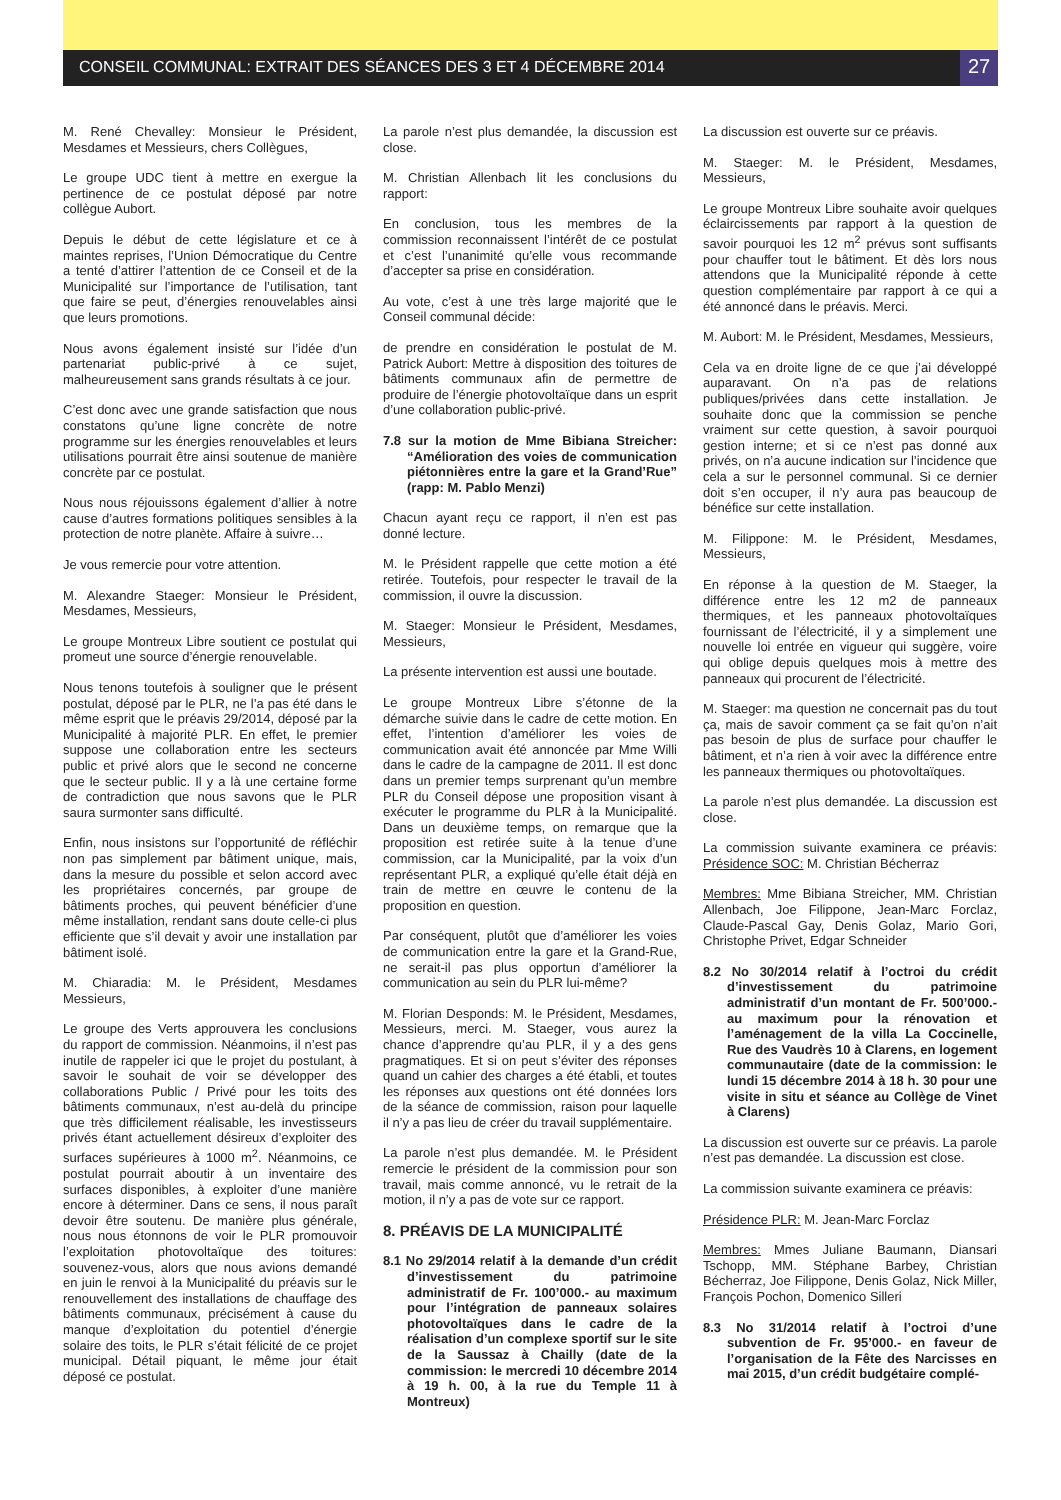CONSEIL COMMUNAL: EXTRAIT DES SÉANCES DES 3 ET 4 DÉCEMBRE 2014
27
M. René Chevalley: Monsieur le Président, Mesdames et Messieurs, chers Collègues,
Le groupe UDC tient à mettre en exergue la pertinence de ce postulat déposé par notre collègue Aubort.
Depuis le début de cette législature et ce à maintes reprises, l’Union Démocratique du Centre a tenté d’attirer l’attention de ce Conseil et de la Municipalité sur l’importance de l’utilisation, tant que faire se peut, d’énergies renouvelables ainsi que leurs promotions.
Nous avons également insisté sur l’idée d’un partenariat public-privé à ce sujet, malheureusement sans grands résultats à ce jour.
C’est donc avec une grande satisfaction que nous constatons qu’une ligne concrète de notre programme sur les énergies renouvelables et leurs utilisations pourrait être ainsi soutenue de manière concrète par ce postulat.
Nous nous réjouissons également d’allier à notre cause d’autres formations politiques sensibles à la protection de notre planète. Affaire à suivre…
Je vous remercie pour votre attention.
M. Alexandre Staeger: Monsieur le Président, Mesdames, Messieurs,
Le groupe Montreux Libre soutient ce postulat qui promeut une source d’énergie renouvelable.
Nous tenons toutefois à souligner que le présent postulat, déposé par le PLR, ne l’a pas été dans le même esprit que le préavis 29/2014, déposé par la Municipalité à majorité PLR. En effet, le premier suppose une collaboration entre les secteurs public et privé alors que le second ne concerne que le secteur public. Il y a là une certaine forme de contradiction que nous savons que le PLR saura surmonter sans difficulté.
Enfin, nous insistons sur l’opportunité de réfléchir non pas simplement par bâtiment unique, mais, dans la mesure du possible et selon accord avec les propriétaires concernés, par groupe de bâtiments proches, qui peuvent bénéficier d’une même installation, rendant sans doute celle-ci plus efficiente que s’il devait y avoir une installation par bâtiment isolé.
M. Chiaradia: M. le Président, Mesdames Messieurs,
Le groupe des Verts approuvera les conclusions du rapport de commission. Néanmoins, il n’est pas inutile de rappeler ici que le projet du postulant, à savoir le souhait de voir se développer des collaborations Public / Privé pour les toits des bâtiments communaux, n’est au-delà du principe que très difficilement réalisable, les investisseurs privés étant actuellement désireux d’exploiter des surfaces supérieures à 1000 m<sup>2</sup>. Néanmoins, ce postulat pourrait aboutir à un inventaire des surfaces disponibles, à exploiter d’une manière encore à déterminer. Dans ce sens, il nous paraît devoir être soutenu. De manière plus générale, nous nous étonnons de voir le PLR promouvoir l’exploitation photovoltaïque des toitures: souvenez-vous, alors que nous avions demandé en juin le renvoi à la Municipalité du préavis sur le renouvellement des installations de chauffage des bâtiments communaux, précisément à cause du manque d’exploitation du potentiel d’énergie solaire des toits, le PLR s’était félicité de ce projet municipal. Détail piquant, le même jour était déposé ce postulat.
La parole n’est plus demandée, la discussion est close.
M. Christian Allenbach lit les conclusions du rapport:
En conclusion, tous les membres de la commission reconnaissent l’intérêt de ce postulat et c’est l’unanimité qu’elle vous recommande d’accepter sa prise en considération.
Au vote, c’est à une très large majorité que le Conseil communal décide:
de prendre en considération le postulat de M. Patrick Aubort: Mettre à disposition des toitures de bâtiments communaux afin de permettre de produire de l’énergie photovoltaïque dans un esprit d’une collaboration public-privé.
7.8 sur la motion de Mme Bibiana Streicher: “Amélioration des voies de communication piétonnières entre la gare et la Grand’Rue” (rapp: M. Pablo Menzi)
Chacun ayant reçu ce rapport, il n’en est pas donné lecture.
M. le Président rappelle que cette motion a été retirée. Toutefois, pour respecter le travail de la commission, il ouvre la discussion.
M. Staeger: Monsieur le Président, Mesdames, Messieurs,
La présente intervention est aussi une boutade.
Le groupe Montreux Libre s’étonne de la démarche suivie dans le cadre de cette motion. En effet, l’intention d’améliorer les voies de communication avait été annoncée par Mme Willi dans le cadre de la campagne de 2011. Il est donc dans un premier temps surprenant qu’un membre PLR du Conseil dépose une proposition visant à exécuter le programme du PLR à la Municipalité. Dans un deuxième temps, on remarque que la proposition est retirée suite à la tenue d’une commission, car la Municipalité, par la voix d’un représentant PLR, a expliqué qu’elle était déjà en train de mettre en œuvre le contenu de la proposition en question.
Par conséquent, plutôt que d’améliorer les voies de communication entre la gare et la Grand-Rue, ne serait-il pas plus opportun d’améliorer la communication au sein du PLR lui-même?
M. Florian Desponds: M. le Président, Mesdames, Messieurs, merci. M. Staeger, vous aurez la chance d’apprendre qu’au PLR, il y a des gens pragmatiques. Et si on peut s’éviter des réponses quand un cahier des charges a été établi, et toutes les réponses aux questions ont été données lors de la séance de commission, raison pour laquelle il n’y a pas lieu de créer du travail supplémentaire.
La parole n’est plus demandée. M. le Président remercie le président de la commission pour son travail, mais comme annoncé, vu le retrait de la motion, il n’y a pas de vote sur ce rapport.
8. PRÉAVIS DE LA MUNICIPALITÉ
8.1 No 29/2014 relatif à la demande d’un crédit d’investissement du patrimoine administratif de Fr. 100’000.- au maximum pour l’intégration de panneaux solaires photovoltaïques dans le cadre de la réalisation d’un complexe sportif sur le site de la Saussaz à Chailly (date de la commission: le mercredi 10 décembre 2014 à 19 h. 00, à la rue du Temple 11 à Montreux)
La discussion est ouverte sur ce préavis.
M. Staeger: M. le Président, Mesdames, Messieurs,
Le groupe Montreux Libre souhaite avoir quelques éclaircissements par rapport à la question de savoir pourquoi les 12 m<sup>2</sup> prévus sont suffisants pour chauffer tout le bâtiment. Et dès lors nous attendons que la Municipalité réponde à cette question complémentaire par rapport à ce qui a été annoncé dans le préavis. Merci.
M. Aubort: M. le Président, Mesdames, Messieurs,
Cela va en droite ligne de ce que j’ai développé auparavant. On n’a pas de relations publiques/privées dans cette installation. Je souhaite donc que la commission se penche vraiment sur cette question, à savoir pourquoi gestion interne; et si ce n’est pas donné aux privés, on n’a aucune indication sur l’incidence que cela a sur le personnel communal. Si ce dernier doit s’en occuper, il n’y aura pas beaucoup de bénéfice sur cette installation.
M. Filippone: M. le Président, Mesdames, Messieurs,
En réponse à la question de M. Staeger, la différence entre les 12 m2 de panneaux thermiques, et les panneaux photovoltaïques fournissant de l’électricité, il y a simplement une nouvelle loi entrée en vigueur qui suggère, voire qui oblige depuis quelques mois à mettre des panneaux qui procurent de l’électricité.
M. Staeger: ma question ne concernait pas du tout ça, mais de savoir comment ça se fait qu’on n’ait pas besoin de plus de surface pour chauffer le bâtiment, et n’a rien à voir avec la différence entre les panneaux thermiques ou photovoltaïques.
La parole n’est plus demandée. La discussion est close.
La commission suivante examinera ce préavis: Présidence SOC: M. Christian Bécherraz
Membres: Mme Bibiana Streicher, MM. Christian Allenbach, Joe Filippone, Jean-Marc Forclaz, Claude-Pascal Gay, Denis Golaz, Mario Gori, Christophe Privet, Edgar Schneider
8.2 No 30/2014 relatif à l’octroi du crédit d’investissement du patrimoine administratif d’un montant de Fr. 500’000.- au maximum pour la rénovation et l’aménagement de la villa La Coccinelle, Rue des Vaudrès 10 à Clarens, en logement communautaire (date de la commission: le lundi 15 décembre 2014 à 18 h. 30 pour une visite in situ et séance au Collège de Vinet à Clarens)
La discussion est ouverte sur ce préavis. La parole n’est pas demandée. La discussion est close.
La commission suivante examinera ce préavis:
Présidence PLR: M. Jean-Marc Forclaz
Membres: Mmes Juliane Baumann, Diansari Tschopp, MM. Stéphane Barbey, Christian Bécherraz, Joe Filippone, Denis Golaz, Nick Miller, François Pochon, Domenico Silleri
8.3 No 31/2014 relatif à l’octroi d’une subvention de Fr. 95’000.- en faveur de l’organisation de la Fête des Narcisses en mai 2015, d’un crédit budgétaire complé-